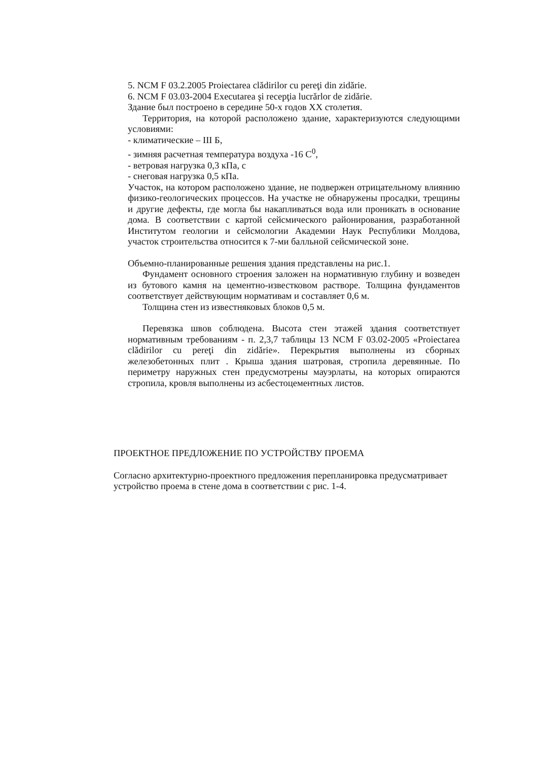5. NCM F 03.2.2005 Proiectarea clădirilor cu pereţi din zidărie.
6. NCM F 03.03-2004 Executarea şi recepţia lucrărlor de zidărie.
Здание был построено в середине 50-х годов XX столетия.
Территория, на которой расположено здание, характеризуются следующими условиями:
- климатические – III Б,
- зимняя расчетная температура воздуха -16 С<sup>0</sup>,
- ветровая нагрузка 0,3 кПа, с
- снеговая нагрузка 0,5 кПа.
Участок, на котором расположено здание, не подвержен отрицательному влиянию физико-геологических процессов. На участке не обнаружены просадки, трещины и другие дефекты, где могла бы накапливаться вода или проникать в основание дома. В соответствии с картой сейсмического районирования, разработанной Институтом геологии и сейсмологии Академии Наук Республики Молдова, участок строительства относится к 7-ми балльной сейсмической зоне.
Объемно-планированные решения здания представлены на рис.1.
Фундамент основного строения заложен на нормативную глубину и возведен из бутового камня на цементно-известковом растворе. Толщина фундаментов соответствует действующим нормативам и составляет 0,6 м.
Толщина стен из известняковых блоков 0,5 м.
Перевязка швов соблюдена. Высота стен этажей здания соответствует нормативным требованиям - п. 2,3,7 таблицы 13 NCM F 03.02-2005 «Proiectarea clădirilor cu pereţi din zidărie». Перекрытия выполнены из сборных железобетонных плит . Крыша здания шатровая, стропила деревянные. По периметру наружных стен предусмотрены мауэрлаты, на которых опираются стропила, кровля выполнены из асбестоцементных листов.
ПРОЕКТНОЕ ПРЕДЛОЖЕНИЕ ПО УСТРОЙСТВУ ПРОЕМА
Согласно архитектурно-проектного предложения перепланировка предусматривает устройство проема в стене дома в соответствии с рис. 1-4.